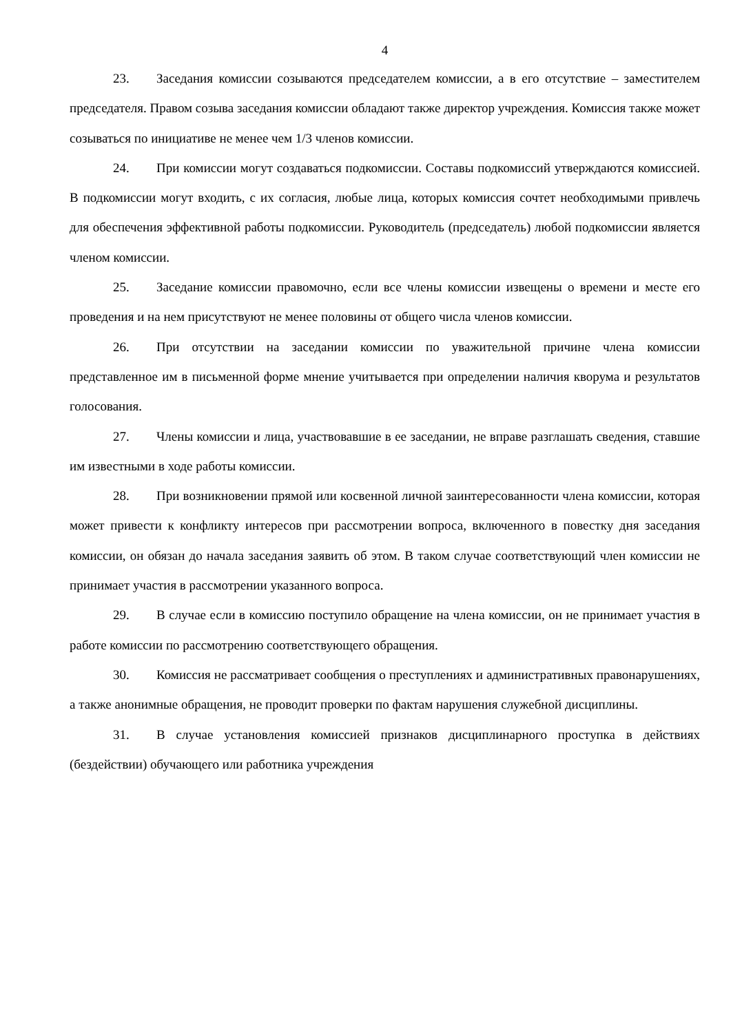4
23. Заседания комиссии созываются председателем комиссии, а в его отсутствие – заместителем председателя. Правом созыва заседания комиссии обладают также директор учреждения. Комиссия также может созываться по инициативе не менее чем 1/3 членов комиссии.
24. При комиссии могут создаваться подкомиссии. Составы подкомиссий утверждаются комиссией. В подкомиссии могут входить, с их согласия, любые лица, которых комиссия сочтет необходимыми привлечь для обеспечения эффективной работы подкомиссии. Руководитель (председатель) любой подкомиссии является членом комиссии.
25. Заседание комиссии правомочно, если все члены комиссии извещены о времени и месте его проведения и на нем присутствуют не менее половины от общего числа членов комиссии.
26. При отсутствии на заседании комиссии по уважительной причине члена комиссии представленное им в письменной форме мнение учитывается при определении наличия кворума и результатов голосования.
27. Члены комиссии и лица, участвовавшие в ее заседании, не вправе разглашать сведения, ставшие им известными в ходе работы комиссии.
28. При возникновении прямой или косвенной личной заинтересованности члена комиссии, которая может привести к конфликту интересов при рассмотрении вопроса, включенного в повестку дня заседания комиссии, он обязан до начала заседания заявить об этом. В таком случае соответствующий член комиссии не принимает участия в рассмотрении указанного вопроса.
29. В случае если в комиссию поступило обращение на члена комиссии, он не принимает участия в работе комиссии по рассмотрению соответствующего обращения.
30. Комиссия не рассматривает сообщения о преступлениях и административных правонарушениях, а также анонимные обращения, не проводит проверки по фактам нарушения служебной дисциплины.
31. В случае установления комиссией признаков дисциплинарного проступка в действиях (бездействии) обучающего или работника учреждения